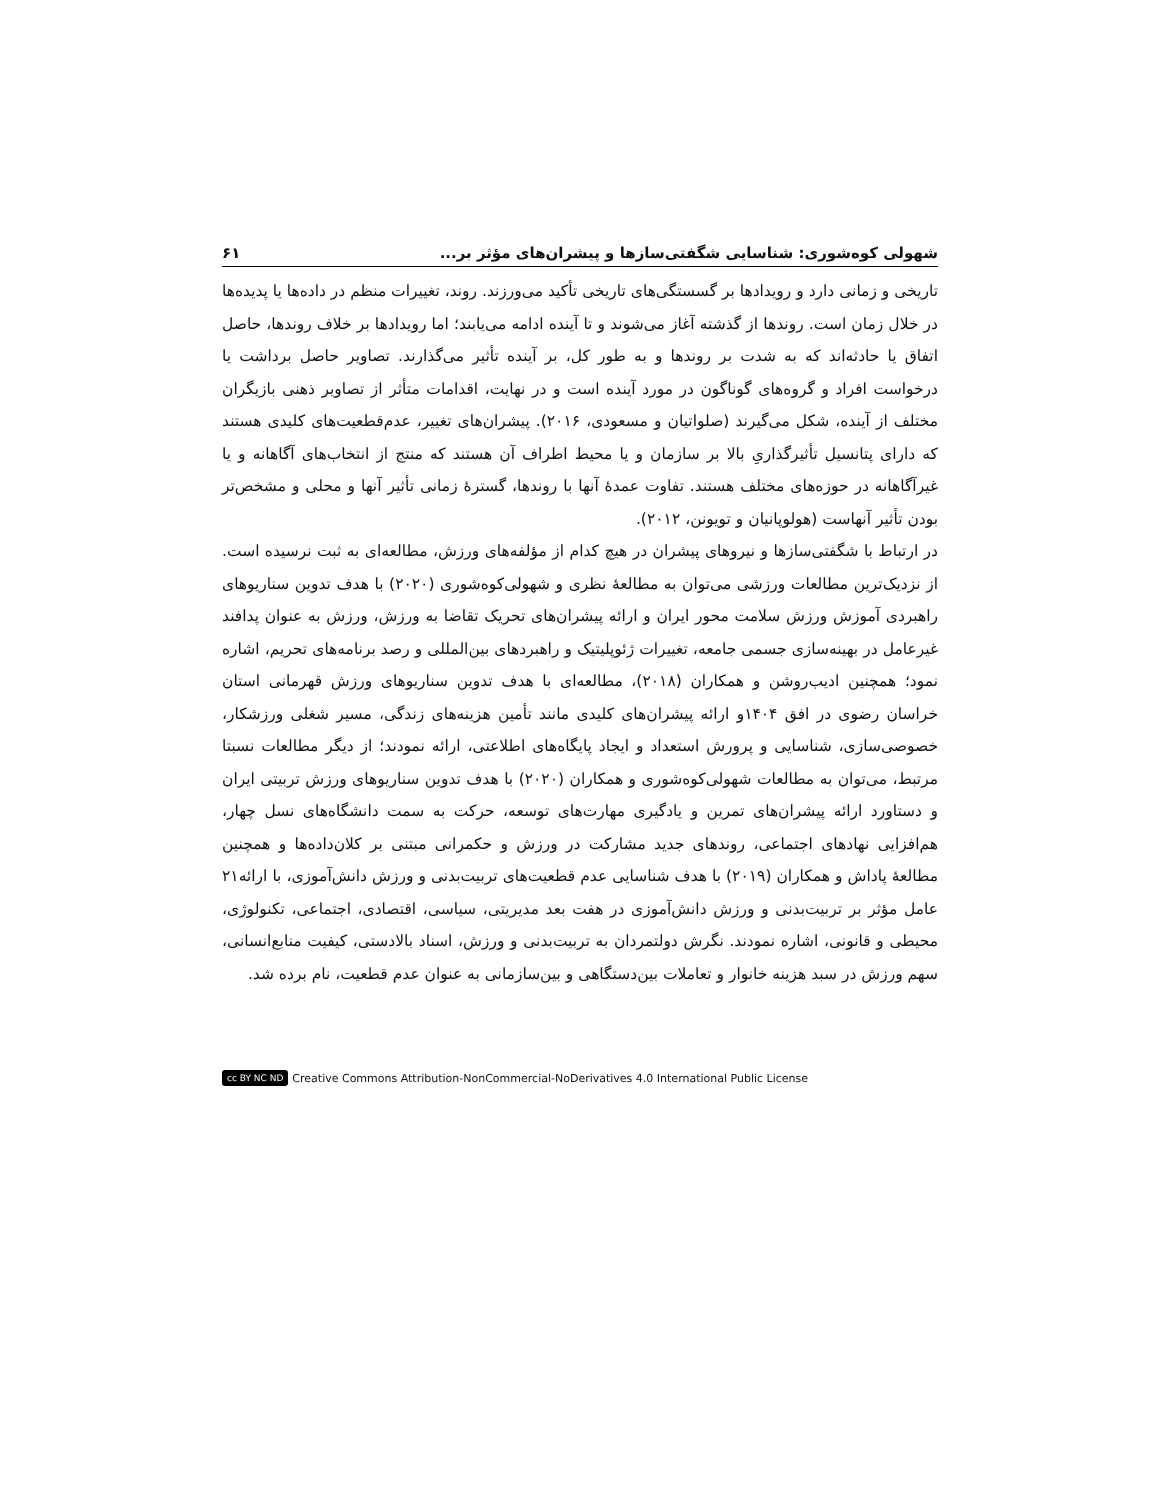شهولی کوه‌شوری: شناسایی شگفتی‌سازها و پیشران‌های مؤثر بر... ۶۱
تاریخی و زمانی دارد و رویدادها بر گسستگی‌های تاریخی تأکید می‌ورزند. روند، تغییرات منظم در داده‌ها یا پدیده‌ها در خلال زمان است. روندها از گذشته آغاز می‌شوند و تا آینده ادامه می‌یابند؛ اما رویدادها بر خلاف روندها، حاصل اتفاق یا حادثه‌اند که به شدت بر روندها و به طور کل، بر آینده تأثیر می‌گذارند. تصاویر حاصل برداشت یا درخواست افراد و گروه‌های گوناگون در مورد آینده است و در نهایت، اقدامات متأثر از تصاویر ذهنی بازیگران مختلف از آینده، شکل می‌گیرند (صلواتیان و مسعودی، ۲۰۱۶). پیشران‌های تغییر، عدم‌قطعیت‌های کلیدی هستند که دارای پتانسیل تأثیرگذاریِ بالا بر سازمان و یا محیط اطراف آن هستند که منتج از انتخاب‌های آگاهانه و یا غیرآگاهانه در حوزه‌های مختلف هستند. تفاوت عمدۀ آنها با روندها، گسترۀ زمانی تأثیر آنها و محلی و مشخص‌تر بودن تأثیر آنهاست (هولوپانیان و تویونن، ۲۰۱۲).
در ارتباط با شگفتی‌سازها و نیروهای پیشران در هیچ کدام از مؤلفه‌های ورزش، مطالعه‌ای به ثبت نرسیده است. از نزدیک‌ترین مطالعات ورزشی می‌توان به مطالعۀ نظری و شهولی‌کوه‌شوری (۲۰۲۰) با هدف تدوین سناریوهای راهبردی آموزش ورزش سلامت محور ایران و ارائه پیشران‌های تحریک تقاضا به ورزش، ورزش به عنوان پدافند غیرعامل در بهینه‌سازی جسمی جامعه، تغییرات ژئوپلیتیک و راهبردهای بین‌المللی و رصد برنامه‌های تحریم، اشاره نمود؛ همچنین ادیب‌روشن و همکاران (۲۰۱۸)، مطالعه‌ای با هدف تدوین سناریوهای ورزش قهرمانی استان خراسان رضوی در افق ۱۴۰۴و ارائه پیشران‌های کلیدی مانند تأمین هزینه‌های زندگی، مسیر شغلی ورزشکار، خصوصی‌سازی، شناسایی و پرورش استعداد و ایجاد پایگاه‌های اطلاعتی، ارائه نمودند؛ از دیگر مطالعات نسبتا مرتبط، می‌توان به مطالعات شهولی‌کوه‌شوری و همکاران (۲۰۲۰) با هدف تدوین سناریوهای ورزش تربیتی ایران و دستاورد ارائه پیشران‌های تمرین و یادگیری مهارت‌های توسعه، حرکت به سمت دانشگاه‌های نسل چهار، هم‌افزایی نهادهای اجتماعی، روندهای جدید مشارکت در ورزش و حکمرانی مبتنی بر کلان‌داده‌ها و همچنین مطالعۀ پاداش و همکاران (۲۰۱۹) با هدف شناسایی عدم قطعیت‌های تربیت‌بدنی و ورزش دانش‌آموزی، با ارائه۲۱ عامل مؤثر بر تربیت‌بدنی و ورزش دانش‌آموزی در هفت بعد مدیریتی، سیاسی، اقتصادی، اجتماعی، تکنولوژی، محیطی و قانونی، اشاره نمودند. نگرش دولتمردان به تربیت‌بدنی و ورزش، اسناد بالادستی، کیفیت منابع‌انسانی، سهم ورزش در سبد هزینه خانوار و تعاملات بین‌دستگاهی و بین‌سازمانی به عنوان عدم قطعیت، نام برده شد.
cc BY NC ND Creative Commons Attribution-NonCommercial-NoDerivatives 4.0 International Public License